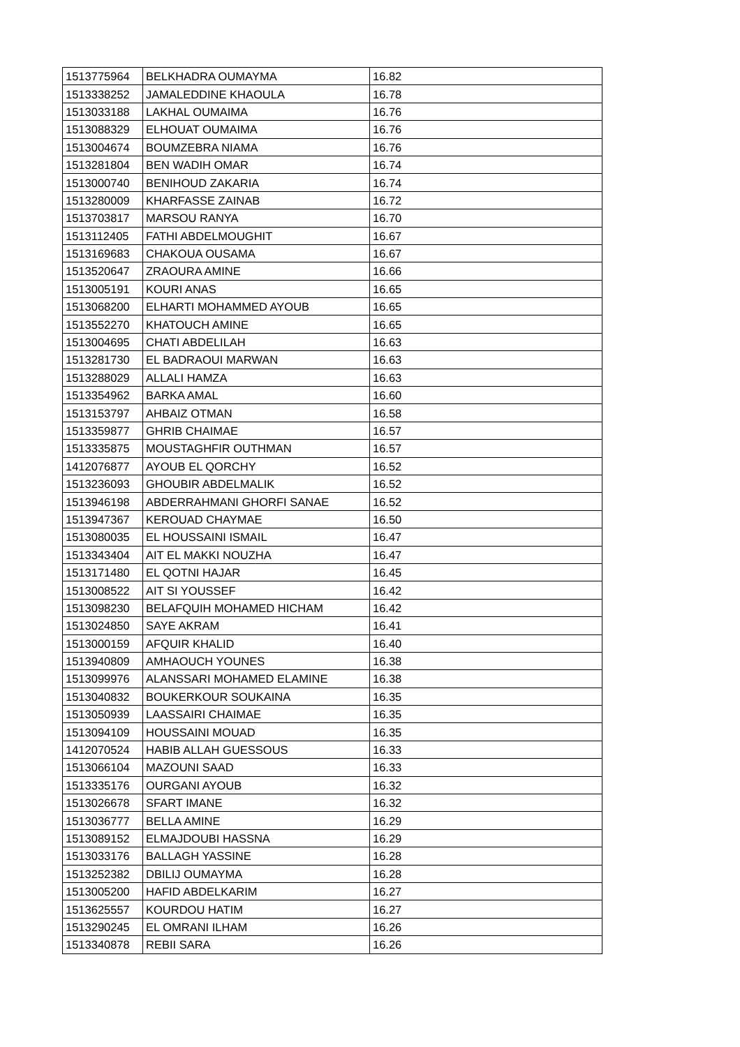| 1513775964 | BELKHADRA OUMAYMA | 16.82 |
| 1513338252 | JAMALEDDINE KHAOULA | 16.78 |
| 1513033188 | LAKHAL OUMAIMA | 16.76 |
| 1513088329 | ELHOUAT OUMAIMA | 16.76 |
| 1513004674 | BOUMZEBRA NIAMA | 16.76 |
| 1513281804 | BEN WADIH OMAR | 16.74 |
| 1513000740 | BENIHOUD ZAKARIA | 16.74 |
| 1513280009 | KHARFASSE ZAINAB | 16.72 |
| 1513703817 | MARSOU RANYA | 16.70 |
| 1513112405 | FATHI ABDELMOUGHIT | 16.67 |
| 1513169683 | CHAKOUA OUSAMA | 16.67 |
| 1513520647 | ZRAOURA AMINE | 16.66 |
| 1513005191 | KOURI ANAS | 16.65 |
| 1513068200 | ELHARTI MOHAMMED AYOUB | 16.65 |
| 1513552270 | KHATOUCH AMINE | 16.65 |
| 1513004695 | CHATI ABDELILAH | 16.63 |
| 1513281730 | EL BADRAOUI MARWAN | 16.63 |
| 1513288029 | ALLALI HAMZA | 16.63 |
| 1513354962 | BARKA AMAL | 16.60 |
| 1513153797 | AHBAIZ OTMAN | 16.58 |
| 1513359877 | GHRIB CHAIMAE | 16.57 |
| 1513335875 | MOUSTAGHFIR OUTHMAN | 16.57 |
| 1412076877 | AYOUB EL QORCHY | 16.52 |
| 1513236093 | GHOUBIR ABDELMALIK | 16.52 |
| 1513946198 | ABDERRAHMANI GHORFI SANAE | 16.52 |
| 1513947367 | KEROUAD CHAYMAE | 16.50 |
| 1513080035 | EL HOUSSAINI ISMAIL | 16.47 |
| 1513343404 | AIT EL MAKKI NOUZHA | 16.47 |
| 1513171480 | EL QOTNI HAJAR | 16.45 |
| 1513008522 | AIT SI YOUSSEF | 16.42 |
| 1513098230 | BELAFQUIH MOHAMED HICHAM | 16.42 |
| 1513024850 | SAYE AKRAM | 16.41 |
| 1513000159 | AFQUIR KHALID | 16.40 |
| 1513940809 | AMHAOUCH YOUNES | 16.38 |
| 1513099976 | ALANSSARI MOHAMED ELAMINE | 16.38 |
| 1513040832 | BOUKERKOUR SOUKAINA | 16.35 |
| 1513050939 | LAASSAIRI CHAIMAE | 16.35 |
| 1513094109 | HOUSSAINI MOUAD | 16.35 |
| 1412070524 | HABIB ALLAH GUESSOUS | 16.33 |
| 1513066104 | MAZOUNI SAAD | 16.33 |
| 1513335176 | OURGANI AYOUB | 16.32 |
| 1513026678 | SFART IMANE | 16.32 |
| 1513036777 | BELLA AMINE | 16.29 |
| 1513089152 | ELMAJDOUBI HASSNA | 16.29 |
| 1513033176 | BALLAGH YASSINE | 16.28 |
| 1513252382 | DBILIJ OUMAYMA | 16.28 |
| 1513005200 | HAFID ABDELKARIM | 16.27 |
| 1513625557 | KOURDOU HATIM | 16.27 |
| 1513290245 | EL OMRANI ILHAM | 16.26 |
| 1513340878 | REBII SARA | 16.26 |